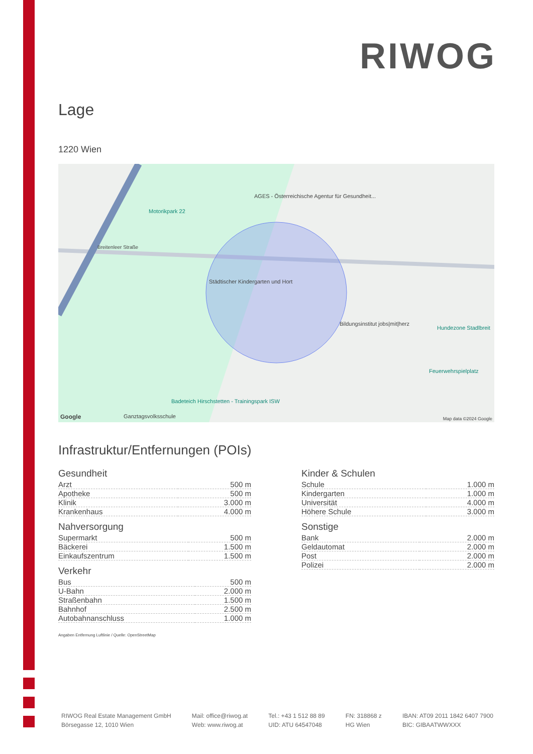RIWOG
Lage
1220 Wien
Motorikpark 22
AGES - Österreichische Agentur für Gesundheit...
Breitenleer Straße
Städtischer Kindergarten und Hort
Bildungsinstitut jobs|mit|herz
Hundezone Stadlbreit
Feuerwehrspielplatz
Badeteich Hirschstetten - Trainingspark ISW
Ganztagsvolksschule
Google Map data ©2024 Google
Infrastruktur/Entfernungen (POIs)
Gesundheit
| Arzt | 500 m |
| Apotheke | 500 m |
| Klinik | 3.000 m |
| Krankenhaus | 4.000 m |
Nahversorgung
| Supermarkt | 500 m |
| Bäckerei | 1.500 m |
| Einkaufszentrum | 1.500 m |
Verkehr
| Bus | 500 m |
| U-Bahn | 2.000 m |
| Straßenbahn | 1.500 m |
| Bahnhof | 2.500 m |
| Autobahnanschluss | 1.000 m |
Kinder & Schulen
| Schule | 1.000 m |
| Kindergarten | 1.000 m |
| Universität | 4.000 m |
| Höhere Schule | 3.000 m |
Sonstige
| Bank | 2.000 m |
| Geldautomat | 2.000 m |
| Post | 2.000 m |
| Polizei | 2.000 m |
Angaben Entfernung Luftlinie / Quelle: OpenStreetMap
RIWOG Real Estate Management GmbH
Börsegasse 12, 1010 Wien
Mail: office@riwog.at
Web: www.riwog.at
Tel.: +43 1 512 88 89
UID: ATU 64547048
FN: 318868 z
HG Wien
IBAN: AT09 2011 1842 6407 7900
BIC: GIBAATWWXXX